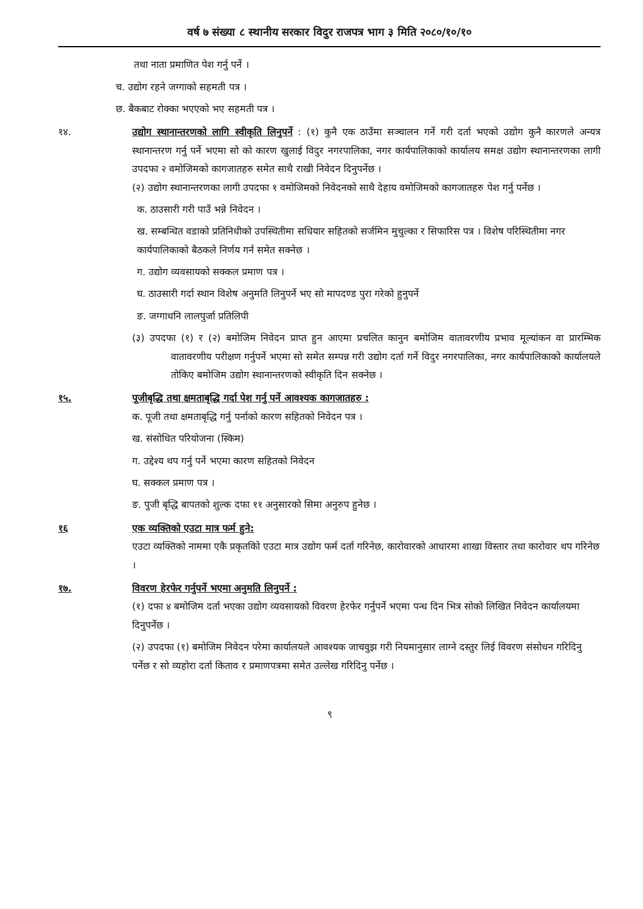वर्ष ७ संख्या ८ स्थानीय सरकार विदुर राजपत्र भाग ३ मिति २०८०/१०/१०
तथा नाता प्रमाणित पेश गर्नु पर्ने ।
च. उद्योग रहने जग्गाको सहमती पत्र ।
छ. बैकबाट रोक्का भएएको भए सहमती पत्र ।
१४. उद्योग स्थानान्तरणको लागि स्वीकृति लिनुपर्ने : (१) कुनै एक ठाउँमा सञ्चालन गर्ने गरी दर्ता भएको उद्योग कुनै कारणले अन्यत्र स्थानान्तरण गर्नु पर्ने भएमा सो को कारण खुलाई विदुर नगरपालिका, नगर कार्यपालिकाको कार्यालय समक्ष उद्योग स्थानान्तरणका लागी उपदफा २ वमोजिमको कागजातहरु समेत साथै राखी निवेदन दिनुपर्नेछ ।
(२) उद्योग स्थानान्तरणका लागी उपदफा १ वमोजिमको निवेदनको साथै देहाय वमोजिमको कागजातहरु पेश गर्नु पर्नेछ ।
क. ठाउसारी गरी पाउँ भन्ने निवेदन ।
ख. सम्बन्धित वडाको प्रतिनिधीको उपस्थितीमा सधियार सहितको सर्जमिन मुचुल्का र सिफारिस पत्र । विशेष परिस्थितीमा नगर कार्यपालिकाको बैठकले निर्णय गर्न समेत सक्नेछ ।
ग. उद्योग व्यवसायको सक्कल प्रमाण पत्र ।
घ. ठाउसारी गर्दा स्थान विशेष अनुमति लिनुपर्ने भए सो मापदण्ड पुरा गरेको हुनुपर्ने
ङ. जग्गाधनि लालपुर्जा प्रतिलिपी
(३) उपदफा (१) र (२) बमोजिम निवेदन प्राप्त हुन आएमा प्रचलित कानुन बमोजिम वातावरणीय प्रभाव मूल्यांकन वा प्रारम्भिक वातावरणीय परीक्षण गर्नुपर्ने भएमा सो समेत सम्पन्न गरी उद्योग दर्ता गर्ने विदुर नगरपालिका, नगर कार्यपालिकाको कार्यालयले तोकिए बमोजिम उद्योग स्थानान्तरणको स्वीकृति दिन सक्नेछ ।
१५. पूजीबृद्धि तथा क्षमताबृद्धि गर्दा पेश गर्नु पर्ने आवश्यक कागजातहरु :
क. पूजी तथा क्षमताबृद्धि गर्नु पर्नाको कारण सहितको निवेदन पत्र ।
ख. संसोधित परियोजना (स्किम)
ग. उद्देश्य थप गर्नु पर्ने भएमा कारण सहितको निवेदन
घ. सक्कल प्रमाण पत्र ।
ङ. पुजी बृद्धि बापतको शुल्क दफा ११ अनुसारको सिमा अनुरुप हुनेछ ।
१६ एक व्यक्तिको एउटा मात्र फर्म हुने:
एउटा व्यक्तिको नाममा एकै प्रकृतकिो एउटा मात्र उद्योग फर्म दर्ता गरिनेछ, कारोवारको आधारमा शाखा विस्तार तथा कारोवार थप गरिनेछ ।
१७. विवरण हेरफेर गर्नुपर्ने भएमा अनुमति लिनुपर्ने :
(१) दफा ४ बमोजिम दर्ता भएका उद्योग व्यवसायको विवरण हेरफेर गर्नुपर्ने भएमा पन्ध दिन भित्र सोको लिखित निवेदन कार्यालयमा दिनुपर्नेछ ।
(२) उपदफा (१) बमोजिम निवेदन परेमा कार्यालयले आवश्यक जाचवुझ गरी नियमानुसार लाग्ने दस्तुर लिई विवरण संसोधन गरिदिनु पर्नेछ र सो व्यहोरा दर्ता किताव र प्रमाणपत्रमा समेत उल्लेख गरिदिनु पर्नेछ ।
९